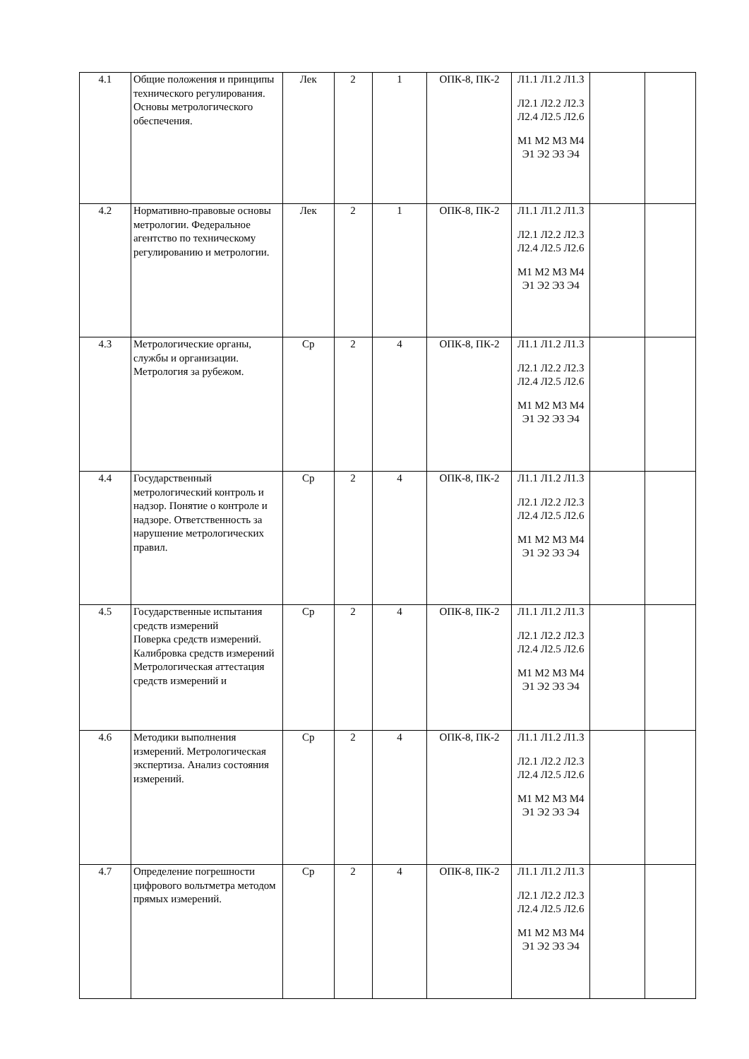| 4.1 | Общие положения и принципы технического регулирования. Основы метрологического обеспечения. | Лек | 2 | 1 | ОПК-8, ПК-2 | Л1.1 Л1.2 Л1.3 Л2.1 Л2.2 Л2.3 Л2.4 Л2.5 Л2.6 М1 М2 М3 М4 Э1 Э2 Э3 Э4 | | |
| 4.2 | Нормативно-правовые основы метрологии. Федеральное агентство по техническому регулированию и метрологии. | Лек | 2 | 1 | ОПК-8, ПК-2 | Л1.1 Л1.2 Л1.3 Л2.1 Л2.2 Л2.3 Л2.4 Л2.5 Л2.6 М1 М2 М3 М4 Э1 Э2 Э3 Э4 | | |
| 4.3 | Метрологические органы, службы и организации. Метрология за рубежом. | Ср | 2 | 4 | ОПК-8, ПК-2 | Л1.1 Л1.2 Л1.3 Л2.1 Л2.2 Л2.3 Л2.4 Л2.5 Л2.6 М1 М2 М3 М4 Э1 Э2 Э3 Э4 | | |
| 4.4 | Государственный метрологический контроль и надзор. Понятие о контроле и надзоре. Ответственность за нарушение метрологических правил. | Ср | 2 | 4 | ОПК-8, ПК-2 | Л1.1 Л1.2 Л1.3 Л2.1 Л2.2 Л2.3 Л2.4 Л2.5 Л2.6 М1 М2 М3 М4 Э1 Э2 Э3 Э4 | | |
| 4.5 | Государственные испытания средств измерений Поверка средств измерений. Калибровка средств измерений Метрологическая аттестация средств измерений и | Ср | 2 | 4 | ОПК-8, ПК-2 | Л1.1 Л1.2 Л1.3 Л2.1 Л2.2 Л2.3 Л2.4 Л2.5 Л2.6 М1 М2 М3 М4 Э1 Э2 Э3 Э4 | | |
| 4.6 | Методики выполнения измерений. Метрологическая экспертиза. Анализ состояния измерений. | Ср | 2 | 4 | ОПК-8, ПК-2 | Л1.1 Л1.2 Л1.3 Л2.1 Л2.2 Л2.3 Л2.4 Л2.5 Л2.6 М1 М2 М3 М4 Э1 Э2 Э3 Э4 | | |
| 4.7 | Определение погрешности цифрового вольтметра методом прямых измерений. | Ср | 2 | 4 | ОПК-8, ПК-2 | Л1.1 Л1.2 Л1.3 Л2.1 Л2.2 Л2.3 Л2.4 Л2.5 Л2.6 М1 М2 М3 М4 Э1 Э2 Э3 Э4 | | |